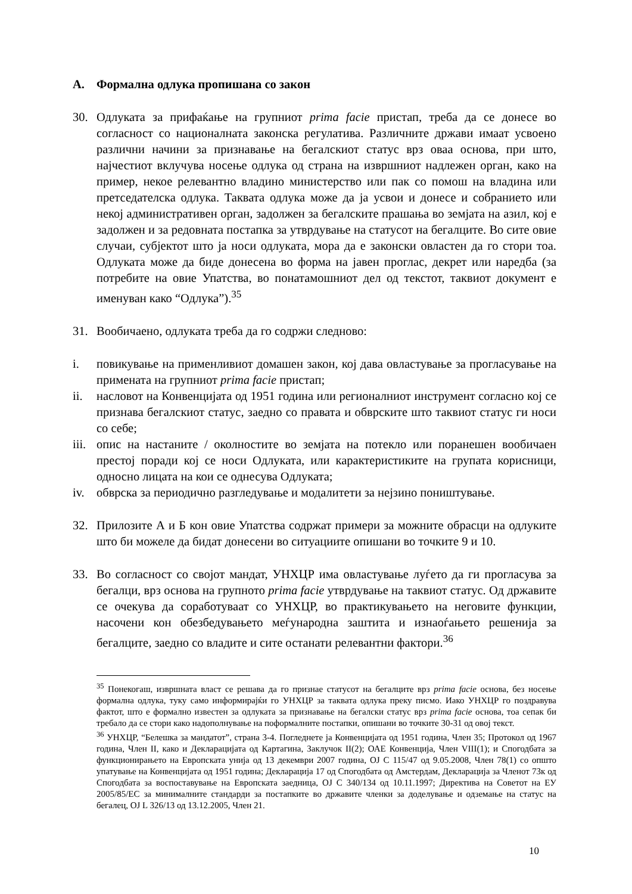А. Формална одлука пропишана со закон
30. Одлуката за прифаќање на групниот prima facie пристап, треба да се донесе во согласност со националната законска регулатива. Различните држави имаат усвоено различни начини за признавање на бегалскиот статус врз оваа основа, при што, најчестиот вклучува носење одлука од страна на извршниот надлежен орган, како на пример, некое релевантно владино министерство или пак со помош на владина или претседателска одлука. Таквата одлука може да ја усвои и донесе и собранието или некој административен орган, задолжен за бегалските прашања во земјата на азил, кој е задолжен и за редовната постапка за утврдување на статусот на бегалците. Во сите овие случаи, субјектот што ја носи одлуката, мора да е законски овластен да го стори тоа. Одлуката може да биде донесена во форма на јавен проглас, декрет или наредба (за потребите на овие Упатства, во понатамошниот дел од текстот, таквиот документ е именуван како “Одлука”).<sup>35</sup>
31. Вообичаено, одлуката треба да го содржи следново:
i. повикување на применливиот домашен закон, кој дава овластување за прогласување на примената на групниот prima facie пристап;
ii. насловот на Конвенцијата од 1951 година или регионалниот инструмент согласно кој се признава бегалскиот статус, заедно со правата и обврските што таквиот статус ги носи со себе;
iii.
опис на настаните / околностите во земјата на потекло или поранешен вообичаен престој поради кој се носи Одлуката, или карактеристиките на групата корисници, односно лицата на кои се однесува Одлуката;
iv. обврска за периодично разгледување и модалитети за нејзино поништување.
32. Прилозите А и Б кон овие Упатства содржат примери за можните обрасци на одлуките што би можеле да бидат донесени во ситуациите опишани во точките 9 и 10.
33. Во согласност со својот мандат, УНХЦР има овластување луѓето да ги прогласува за бегалци, врз основа на групното prima facie утврдување на таквиот статус. Од државите се очекува да соработуваат со УНХЦР, во практикувањето на неговите функции, насочени кон обезбедувањето меѓународна заштита и изнаоѓањето решенија за бегалците, заедно со владите и сите останати релевантни фактори.<sup>36</sup>
<sup>35</sup> Понекогаш, извршната власт се решава да го признае статусот на бегалците врз prima facie основа, без носење формална одлука, туку само информирајќи го УНХЦР за таквата одлука преку писмо. Иако УНХЦР го поздравува фактот, што е формално известен за одлуката за признавање на бегалски статус врз prima facie основа, тоа сепак би требало да се стори како надополнување на поформалните постапки, опишани во точките 30-31 од овој текст.
<sup>36</sup> УНХЦР, “Белешка за мандатот”, страна 3-4. Погледнете ја Конвенцијата од 1951 година, Член 35; Протокол од 1967 година, Член II, како и Декларацијата од Картагина, Заклучок II(2); ОАЕ Конвенција, Член VIII(1); и Спогодбата за функционирањето на Европската унија од 13 декември 2007 година, OJ C 115/47 од 9.05.2008, Член 78(1) со општо упатување на Конвенцијата од 1951 година; Декларација 17 од Спогодбата од Амстердам, Декларација за Членот 73к од Спогодбата за воспоставување на Европската заедница, OJ C 340/134 од 10.11.1997; Директива на Советот на ЕУ 2005/85/EC за минималните стандарди за постапките во државите членки за доделување и одземање на статус на бегалец, OJ L 326/13 од 13.12.2005, Член 21.
10